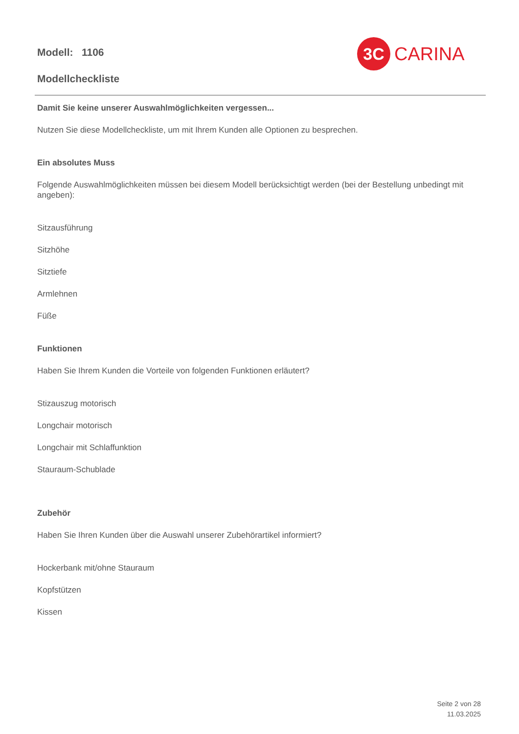Modell: 1106
Modellcheckliste
3C
CARINA
Damit Sie keine unserer Auswahlmöglichkeiten vergessen...
Nutzen Sie diese Modellcheckliste, um mit Ihrem Kunden alle Optionen zu besprechen.
Ein absolutes Muss
Folgende Auswahlmöglichkeiten müssen bei diesem Modell berücksichtigt werden (bei der Bestellung unbedingt mit angeben):
Sitzausführung
Sitzhöhe
Sitztiefe
Armlehnen
Füße
Funktionen
Haben Sie Ihrem Kunden die Vorteile von folgenden Funktionen erläutert?
Stizauszug motorisch
Longchair motorisch
Longchair mit Schlaffunktion
Stauraum-Schublade
Zubehör
Haben Sie Ihren Kunden über die Auswahl unserer Zubehörartikel informiert?
Hockerbank mit/ohne Stauraum
Kopfstützen
Kissen
Seite 2 von 28
11.03.2025